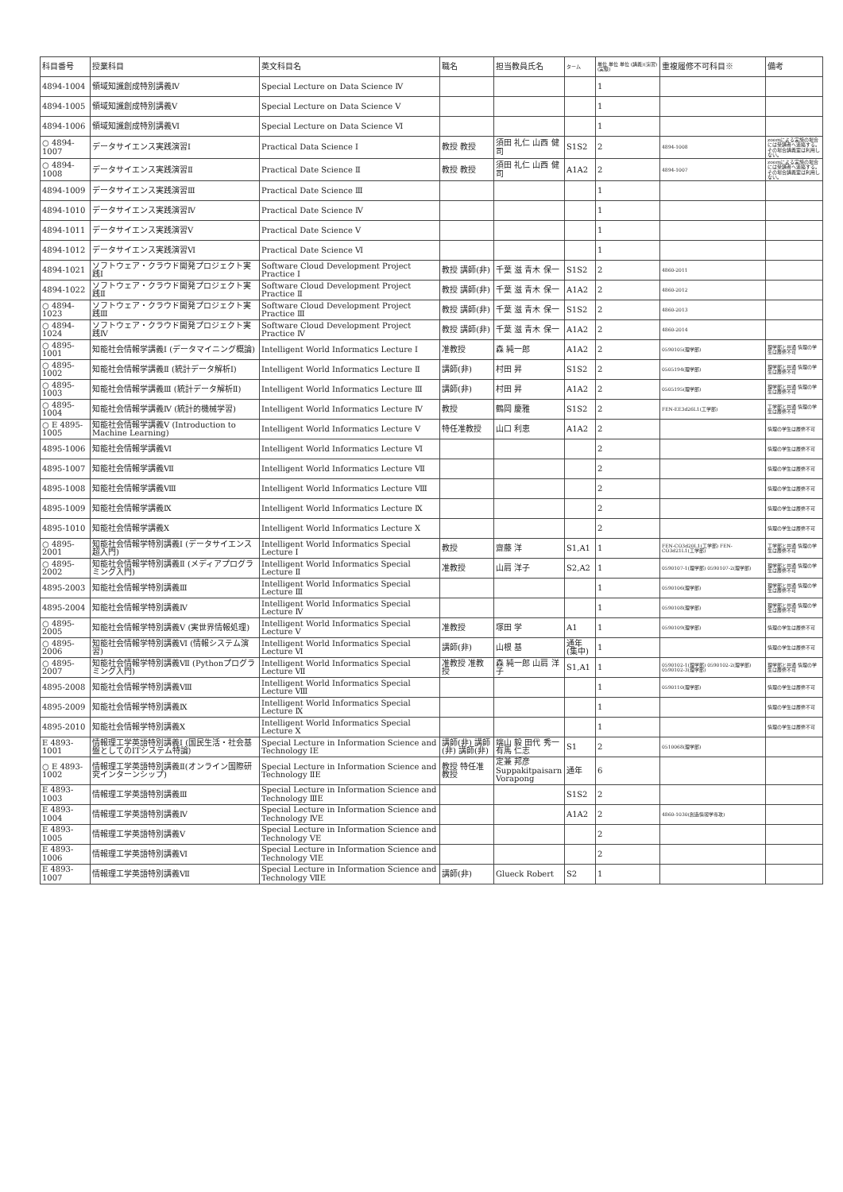| 科目番号 | 授業科目 | 英文科目名 | 職名 | 担当教員氏名 | ターム | 単位 単位 単位 (講義)(演習)(実験) | 重複履修不可科目※ | 備考 |
| --- | --- | --- | --- | --- | --- | --- | --- | --- |
| 4894-1004 | 領域知識創成特別講義Ⅳ | Special Lecture on Data Science Ⅳ | | | | 1 | | |
| 4894-1005 | 領域知識創成特別講義Ⅴ | Special Lecture on Data Science Ⅴ | | | | 1 | | |
| 4894-1006 | 領域知識創成特別講義Ⅵ | Special Lecture on Data Science Ⅵ | | | | 1 | | |
| ○ 4894-1007 | データサイエンス実践演習Ⅰ | Practical Data Science Ⅰ | 教授 教授 | 須田 礼仁 山西 健司 | S1S2 | 2 | 4894-1008 | zoomによる実施の場合には受講者へ連絡する。その場合講義室は利用しない。 |
| ○ 4894-1008 | データサイエンス実践演習Ⅱ | Practical Date Science Ⅱ | 教授 教授 | 須田 礼仁 山西 健司 | A1A2 | 2 | 4894-1007 | zoomによる実施の場合には受講者へ連絡する。その場合講義室は利用しない。 |
| 4894-1009 | データサイエンス実践演習Ⅲ | Practical Date Science Ⅲ | | | | 1 | | |
| 4894-1010 | データサイエンス実践演習Ⅳ | Practical Date Science Ⅳ | | | | 1 | | |
| 4894-1011 | データサイエンス実践演習Ⅴ | Practical Date Science Ⅴ | | | | 1 | | |
| 4894-1012 | データサイエンス実践演習Ⅵ | Practical Date Science Ⅵ | | | | 1 | | |
| 4894-1021 | ソフトウェア・クラウド開発プロジェクト実践Ⅰ | Software Cloud Development Project Practice Ⅰ | 教授 講師(非) | 千葉 滋 青木 保一 | S1S2 | 2 | 4860-2011 | |
| 4894-1022 | ソフトウェア・クラウド開発プロジェクト実践Ⅱ | Software Cloud Development Project Practice Ⅱ | 教授 講師(非) | 千葉 滋 青木 保一 | A1A2 | 2 | 4860-2012 | |
| ○ 4894-1023 | ソフトウェア・クラウド開発プロジェクト実践Ⅲ | Software Cloud Development Project Practice Ⅲ | 教授 講師(非) | 千葉 滋 青木 保一 | S1S2 | 2 | 4860-2013 | |
| ○ 4894-1024 | ソフトウェア・クラウド開発プロジェクト実践Ⅳ | Software Cloud Development Project Practice Ⅳ | 教授 講師(非) | 千葉 滋 青木 保一 | A1A2 | 2 | 4860-2014 | |
| ○ 4895-1001 | 知能社会情報学講義Ⅰ (データマイニング概論) | Intelligent World Informatics Lecture Ⅰ | 准教授 | 森 純一郎 | A1A2 | 2 | 0590105(理学部) | 理学部と共通 情理の学生は履修不可 |
| ○ 4895-1002 | 知能社会情報学講義Ⅱ (統計データ解析Ⅰ) | Intelligent World Informatics Lecture Ⅱ | 講師(非) | 村田 昇 | S1S2 | 2 | 0505194(理学部) | 理学部と共通 情理の学生は履修不可 |
| ○ 4895-1003 | 知能社会情報学講義Ⅲ (統計データ解析Ⅱ) | Intelligent World Informatics Lecture Ⅲ | 講師(非) | 村田 昇 | A1A2 | 2 | 0505195(理学部) | 理学部と共通 情理の学生は履修不可 |
| ○ 4895-1004 | 知能社会情報学講義Ⅳ (統計的機械学習) | Intelligent World Informatics Lecture Ⅳ | 教授 | 鶴岡 慶雅 | S1S2 | 2 | FEN-EE3d26L1(工学部) | 工学部と共通 情理の学生は履修不可 |
| ○ E 4895-1005 | 知能社会情報学講義Ⅴ (Introduction to Machine Learning) | Intelligent World Informatics Lecture Ⅴ | 特任准教授 | 山口 利恵 | A1A2 | 2 | | 情理の学生は履修不可 |
| 4895-1006 | 知能社会情報学講義Ⅵ | Intelligent World Informatics Lecture Ⅵ | | | | 2 | | 情理の学生は履修不可 |
| 4895-1007 | 知能社会情報学講義Ⅶ | Intelligent World Informatics Lecture Ⅶ | | | | 2 | | 情理の学生は履修不可 |
| 4895-1008 | 知能社会情報学講義Ⅷ | Intelligent World Informatics Lecture Ⅷ | | | | 2 | | 情理の学生は履修不可 |
| 4895-1009 | 知能社会情報学講義Ⅸ | Intelligent World Informatics Lecture Ⅸ | | | | 2 | | 情理の学生は履修不可 |
| 4895-1010 | 知能社会情報学講義Ⅹ | Intelligent World Informatics Lecture Ⅹ | | | | 2 | | 情理の学生は履修不可 |
| ○ 4895-2001 | 知能社会情報学特別講義Ⅰ (データサイエンス超入門) | Intelligent World Informatics Special Lecture Ⅰ | 教授 | 齋藤 洋 | S1,A1 | 1 | FEN-CO3d20L1(工学部) FEN-CO3d21L1(工学部) | 工学部と共通 情理の学生は履修不可 |
| ○ 4895-2002 | 知能社会情報学特別講義Ⅱ (メディアプログラミング入門) | Intelligent World Informatics Special Lecture Ⅱ | 准教授 | 山肩 洋子 | S2,A2 | 1 | 0590107-1(理学部) 0590107-2(理学部) | 理学部と共通 情理の学生は履修不可 |
| 4895-2003 | 知能社会情報学特別講義Ⅲ | Intelligent World Informatics Special Lecture Ⅲ | | | | 1 | 0590106(理学部) | 理学部と共通 情理の学生は履修不可 |
| 4895-2004 | 知能社会情報学特別講義Ⅳ | Intelligent World Informatics Special Lecture Ⅳ | | | | 1 | 0590108(理学部) | 理学部と共通 情理の学生は履修不可 |
| ○ 4895-2005 | 知能社会情報学特別講義Ⅴ (実世界情報処理) | Intelligent World Informatics Special Lecture Ⅴ | 准教授 | 塚田 学 | A1 | 1 | 0590109(理学部) | 情理の学生は履修不可 |
| ○ 4895-2006 | 知能社会情報学特別講義Ⅵ (情報システム演習) | Intelligent World Informatics Special Lecture Ⅵ | 講師(非) | 山根 基 | 通年 (集中) | 1 | | 情理の学生は履修不可 |
| ○ 4895-2007 | 知能社会情報学特別講義Ⅶ (Pythonプログラミング入門) | Intelligent World Informatics Special Lecture Ⅶ | 准教授 准教授 | 森 純一郎 山肩 洋子 | S1,A1 | 1 | 0590102-1(理学部) 0590102-2(理学部) 0590102-3(理学部) | 理学部と共通 情理の学生は履修不可 |
| 4895-2008 | 知能社会情報学特別講義Ⅷ | Intelligent World Informatics Special Lecture Ⅷ | | | | 1 | 0590110(理学部) | 情理の学生は履修不可 |
| 4895-2009 | 知能社会情報学特別講義Ⅸ | Intelligent World Informatics Special Lecture Ⅸ | | | | 1 | | 情理の学生は履修不可 |
| 4895-2010 | 知能社会情報学特別講義Ⅹ | Intelligent World Informatics Special Lecture Ⅹ | | | | 1 | | 情理の学生は履修不可 |
| E 4893-1001 | 情報理工学英語特別講義Ⅰ (国民生活・社会基盤としてのITシステム特論) | Special Lecture in Information Science and Technology ⅠE | 講師(非) 講師(非) 講師(非) | 端山 毅 田代 秀一 有馬 仁志 | S1 | 2 | 0510068(理学部) | |
| ○ E 4893-1002 | 情報理工学英語特別講義Ⅱ(オンライン国際研究インターンシップ) | Special Lecture in Information Science and Technology ⅡE | 教授 特任准教授 | 定兼 邦彦 Suppakitpaisarn Vorapong | 通年 | 6 | | |
| E 4893-1003 | 情報理工学英語特別講義Ⅲ | Special Lecture in Information Science and Technology ⅢE | | | S1S2 | 2 | | |
| E 4893-1004 | 情報理工学英語特別講義Ⅳ | Special Lecture in Information Science and Technology ⅣE | | | A1A2 | 2 | 4860-1030(創造情報学専攻) | |
| E 4893-1005 | 情報理工学英語特別講義Ⅴ | Special Lecture in Information Science and Technology ⅤE | | | | 2 | | |
| E 4893-1006 | 情報理工学英語特別講義Ⅵ | Special Lecture in Information Science and Technology ⅥE | | | | 2 | | |
| E 4893-1007 | 情報理工学英語特別講義Ⅶ | Special Lecture in Information Science and Technology ⅦE | 講師(非) | Glueck Robert | S2 | 1 | | |